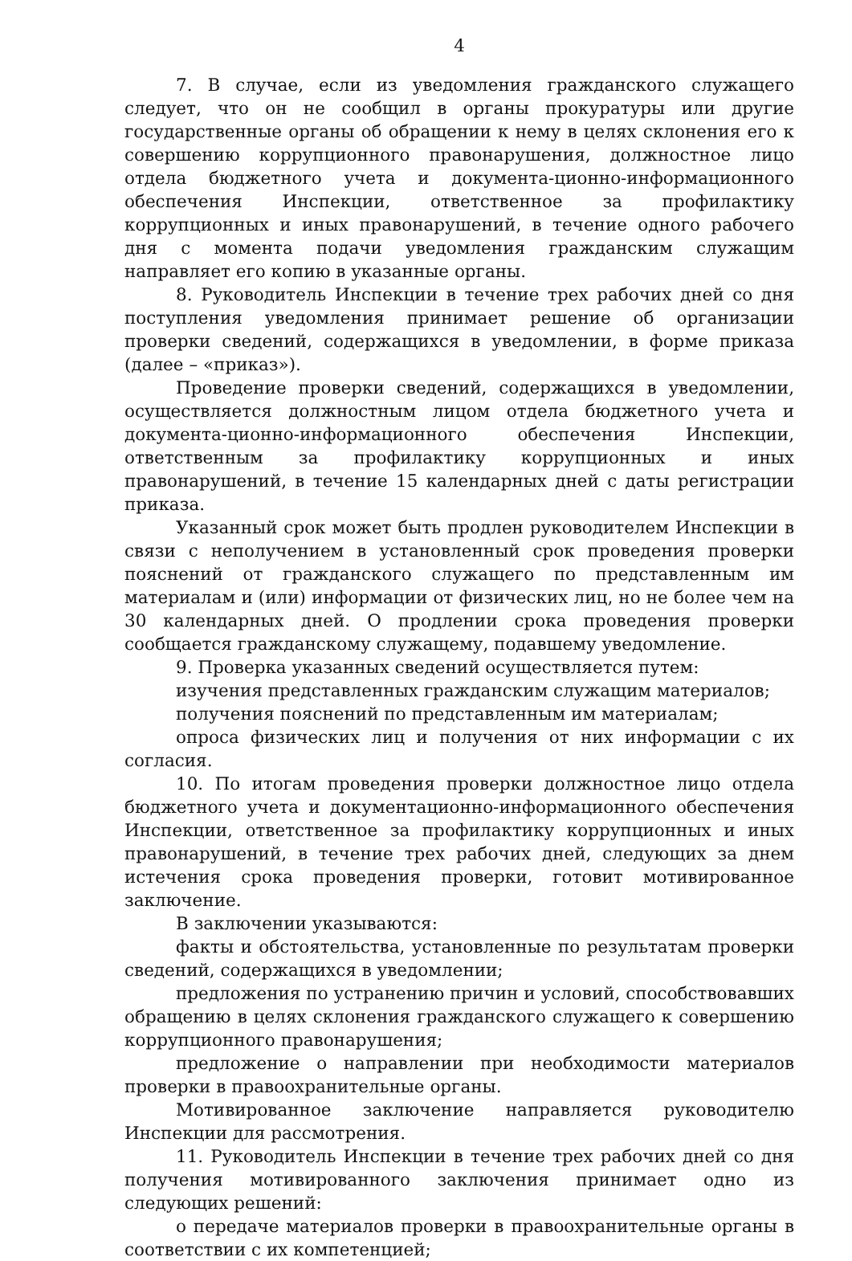4
7. В случае, если из уведомления гражданского служащего следует, что он не сообщил в органы прокуратуры или другие государственные органы об обращении к нему в целях склонения его к совершению коррупционного правонарушения, должностное лицо отдела бюджетного учета и документа-ционно-информационного обеспечения Инспекции, ответственное за профилактику коррупционных и иных правонарушений, в течение одного рабочего дня с момента подачи уведомления гражданским служащим направляет его копию в указанные органы.
8. Руководитель Инспекции в течение трех рабочих дней со дня поступления уведомления принимает решение об организации проверки сведений, содержащихся в уведомлении, в форме приказа (далее – «приказ»).
Проведение проверки сведений, содержащихся в уведомлении, осуществляется должностным лицом отдела бюджетного учета и документа-ционно-информационного обеспечения Инспекции, ответственным за профилактику коррупционных и иных правонарушений, в течение 15 календарных дней с даты регистрации приказа.
Указанный срок может быть продлен руководителем Инспекции в связи с неполучением в установленный срок проведения проверки пояснений от гражданского служащего по представленным им материалам и (или) информации от физических лиц, но не более чем на 30 календарных дней. О продлении срока проведения проверки сообщается гражданскому служащему, подавшему уведомление.
9. Проверка указанных сведений осуществляется путем:
изучения представленных гражданским служащим материалов;
получения пояснений по представленным им материалам;
опроса физических лиц и получения от них информации с их согласия.
10. По итогам проведения проверки должностное лицо отдела бюджетного учета и документационно-информационного обеспечения Инспекции, ответственное за профилактику коррупционных и иных правонарушений, в течение трех рабочих дней, следующих за днем истечения срока проведения проверки, готовит мотивированное заключение.
В заключении указываются:
факты и обстоятельства, установленные по результатам проверки сведений, содержащихся в уведомлении;
предложения по устранению причин и условий, способствовавших обращению в целях склонения гражданского служащего к совершению коррупционного правонарушения;
предложение о направлении при необходимости материалов проверки в правоохранительные органы.
Мотивированное заключение направляется руководителю Инспекции для рассмотрения.
11. Руководитель Инспекции в течение трех рабочих дней со дня получения мотивированного заключения принимает одно из следующих решений:
о передаче материалов проверки в правоохранительные органы в соответствии с их компетенцией;